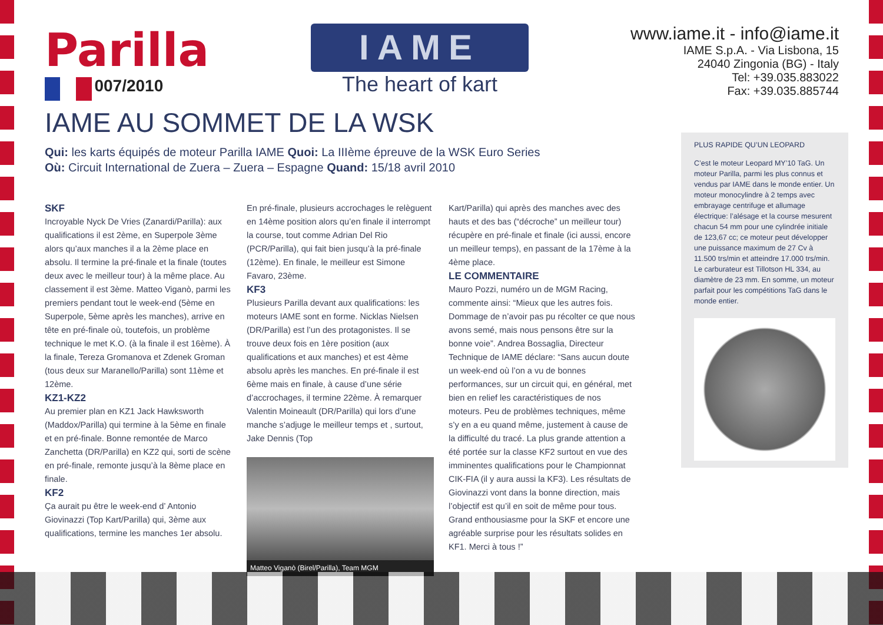Parilla
007/2010
IAME
The heart of kart
www.iame.it - info@iame.it
IAME S.p.A. - Via Lisbona, 15
24040 Zingonia (BG) - Italy
Tel: +39.035.883022
Fax: +39.035.885744
IAME AU SOMMET DE LA WSK
Qui: les karts équipés de moteur Parilla IAME Quoi: La IIIème épreuve de la WSK Euro Series
Où: Circuit International de Zuera – Zuera – Espagne Quand: 15/18 avril 2010
SKF
Incroyable Nyck De Vries (Zanardi/Parilla): aux qualifications il est 2ème, en Superpole 3ème alors qu’aux manches il a la 2ème place en absolu. Il termine la pré-finale et la finale (toutes deux avec le meilleur tour) à la même place. Au classement il est 3ème. Matteo Viganò, parmi les premiers pendant tout le week-end (5ème en Superpole, 5ème après les manches), arrive en tête en pré-finale où, toutefois, un problème technique le met K.O. (à la finale il est 16ème). À la finale, Tereza Gromanova et Zdenek Groman (tous deux sur Maranello/Parilla) sont 11ème et 12ème.
KZ1-KZ2
Au premier plan en KZ1 Jack Hawksworth (Maddox/Parilla) qui termine à la 5ème en finale et en pré-finale. Bonne remontée de Marco Zanchetta (DR/Parilla) en KZ2 qui, sorti de scène en pré-finale, remonte jusqu’à la 8ème place en finale.
KF2
Ça aurait pu être le week-end d’ Antonio Giovinazzi (Top Kart/Parilla) qui, 3ème aux qualifications, termine les manches 1er absolu.
En pré-finale, plusieurs accrochages le relèguent en 14ème position alors qu’en finale il interrompt la course, tout comme Adrian Del Rio (PCR/Parilla), qui fait bien jusqu’à la pré-finale (12ème). En finale, le meilleur est Simone Favaro, 23ème.
KF3
Plusieurs Parilla devant aux qualifications: les moteurs IAME sont en forme. Nicklas Nielsen (DR/Parilla) est l’un des protagonistes. Il se trouve deux fois en 1ère position (aux qualifications et aux manches) et est 4ème absolu après les manches. En pré-finale il est 6ème mais en finale, à cause d’une série d’accrochages, il termine 22ème. À remarquer Valentin Moineault (DR/Parilla) qui lors d’une manche s’adjuge le meilleur temps et , surtout, Jake Dennis (Top
Matteo Viganò (Birel/Parilla), Team MGM
Kart/Parilla) qui après des manches avec des hauts et des bas (“décroche” un meilleur tour) récupère en pré-finale et finale (ici aussi, encore un meilleur temps), en passant de la 17ème à la 4ème place.
LE COMMENTAIRE
Mauro Pozzi, numéro un de MGM Racing, commente ainsi: “Mieux que les autres fois. Dommage de n’avoir pas pu récolter ce que nous avons semé, mais nous pensons être sur la bonne voie”. Andrea Bossaglia, Directeur Technique de IAME déclare: “Sans aucun doute un week-end où l’on a vu de bonnes performances, sur un circuit qui, en général, met bien en relief les caractéristiques de nos moteurs. Peu de problèmes techniques, même s’y en a eu quand même, justement à cause de la difficulté du tracé. La plus grande attention a été portée sur la classe KF2 surtout en vue des imminentes qualifications pour le Championnat CIK-FIA (il y aura aussi la KF3). Les résultats de Giovinazzi vont dans la bonne direction, mais l’objectif est qu’il en soit de même pour tous. Grand enthousiasme pour la SKF et encore une agréable surprise pour les résultats solides en KF1. Merci à tous !”
PLUS RAPIDE QU’UN LEOPARD
C’est le moteur Leopard MY’10 TaG. Un moteur Parilla, parmi les plus connus et vendus par IAME dans le monde entier. Un moteur monocylindre à 2 temps avec embrayage centrifuge et allumage électrique: l’alésage et la course mesurent chacun 54 mm pour une cylindrée initiale de 123,67 cc; ce moteur peut développer une puissance maximum de 27 Cv à 11.500 trs/min et atteindre 17.000 trs/min. Le carburateur est Tillotson HL 334, au diamètre de 23 mm. En somme, un moteur parfait pour les compétitions TaG dans le monde entier.